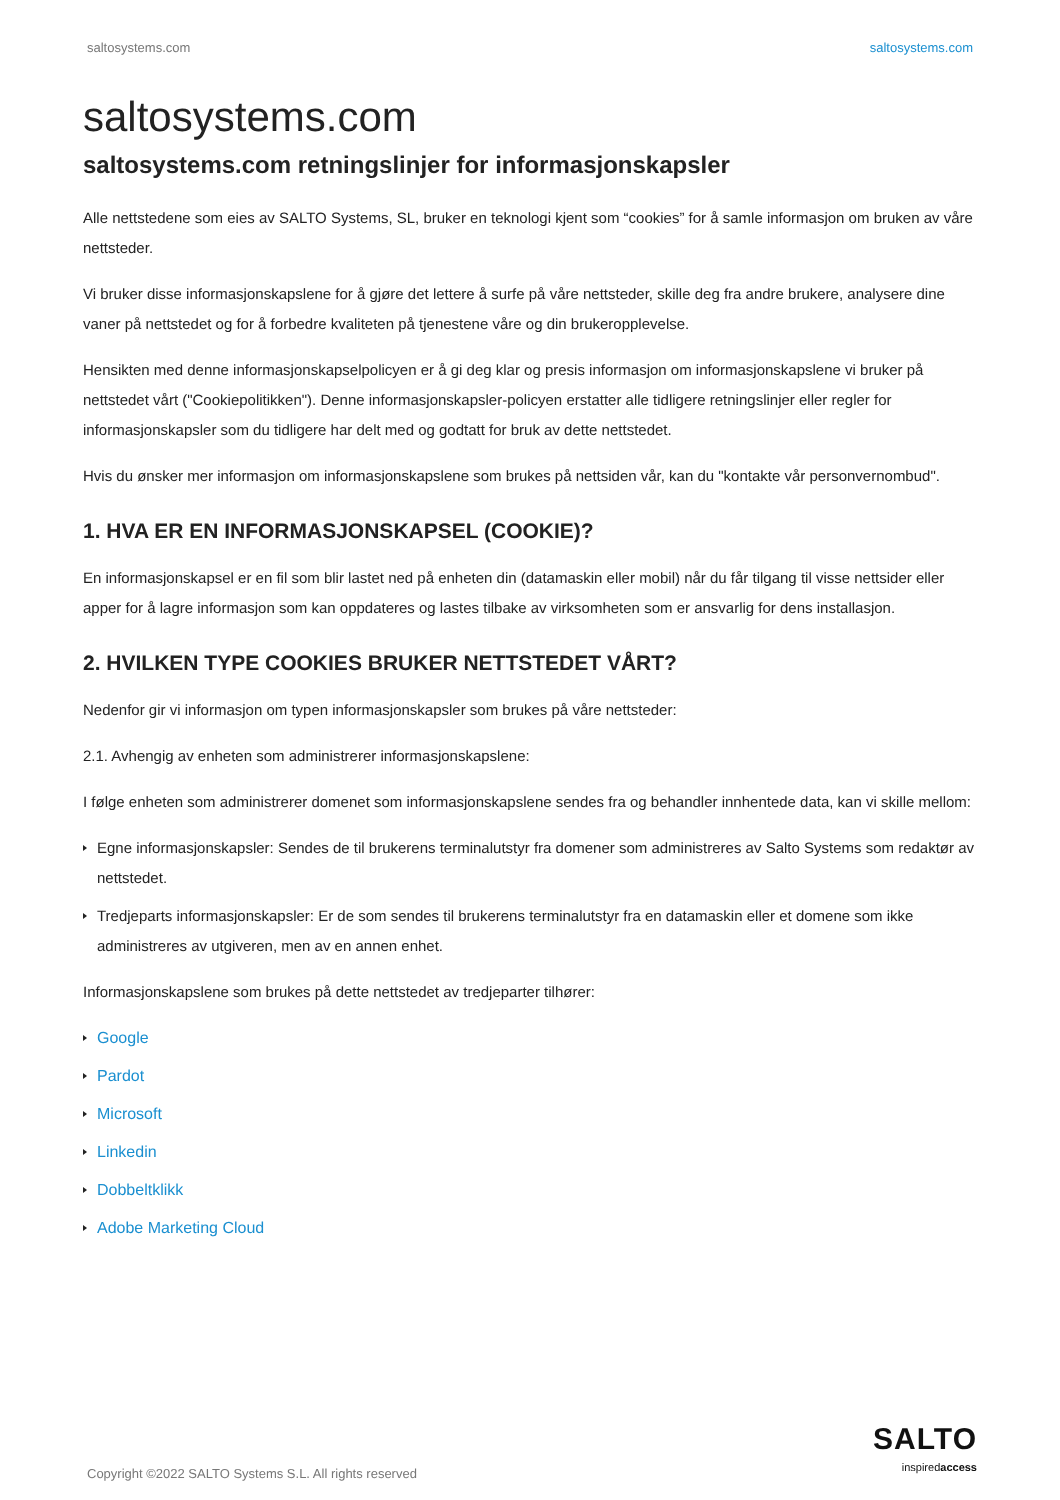saltosystems.com saltosystems.com
saltosystems.com
saltosystems.com retningslinjer for informasjonskapsler
Alle nettstedene som eies av SALTO Systems, SL, bruker en teknologi kjent som “cookies” for å samle informasjon om bruken av våre nettsteder.
Vi bruker disse informasjonskapslene for å gjøre det lettere å surfe på våre nettsteder, skille deg fra andre brukere, analysere dine vaner på nettstedet og for å forbedre kvaliteten på tjenestene våre og din brukeropplevelse.
Hensikten med denne informasjonskapselpolicyen er å gi deg klar og presis informasjon om informasjonskapslene vi bruker på nettstedet vårt ("Cookiepolitikken"). Denne informasjonskapsler-policyen erstatter alle tidligere retningslinjer eller regler for informasjonskapsler som du tidligere har delt med og godtatt for bruk av dette nettstedet.
Hvis du ønsker mer informasjon om informasjonskapslene som brukes på nettsiden vår, kan du "kontakte vår personvernombud".
1. HVA ER EN INFORMASJONSKAPSEL (COOKIE)?
En informasjonskapsel er en fil som blir lastet ned på enheten din (datamaskin eller mobil) når du får tilgang til visse nettsider eller apper for å lagre informasjon som kan oppdateres og lastes tilbake av virksomheten som er ansvarlig for dens installasjon.
2. HVILKEN TYPE COOKIES BRUKER NETTSTEDET VÅRT?
Nedenfor gir vi informasjon om typen informasjonskapsler som brukes på våre nettsteder:
2.1. Avhengig av enheten som administrerer informasjonskapslene:
I følge enheten som administrerer domenet som informasjonskapslene sendes fra og behandler innhentede data, kan vi skille mellom:
Egne informasjonskapsler: Sendes de til brukerens terminalutstyr fra domener som administreres av Salto Systems som redaktør av nettstedet.
Tredjeparts informasjonskapsler: Er de som sendes til brukerens terminalutstyr fra en datamaskin eller et domene som ikke administreres av utgiveren, men av en annen enhet.
Informasjonskapslene som brukes på dette nettstedet av tredjeparter tilhører:
Google
Pardot
Microsoft
Linkedin
Dobbeltklikk
Adobe Marketing Cloud
Copyright ©2022 SALTO Systems S.L. All rights reserved
SALTO
inspiredaccess